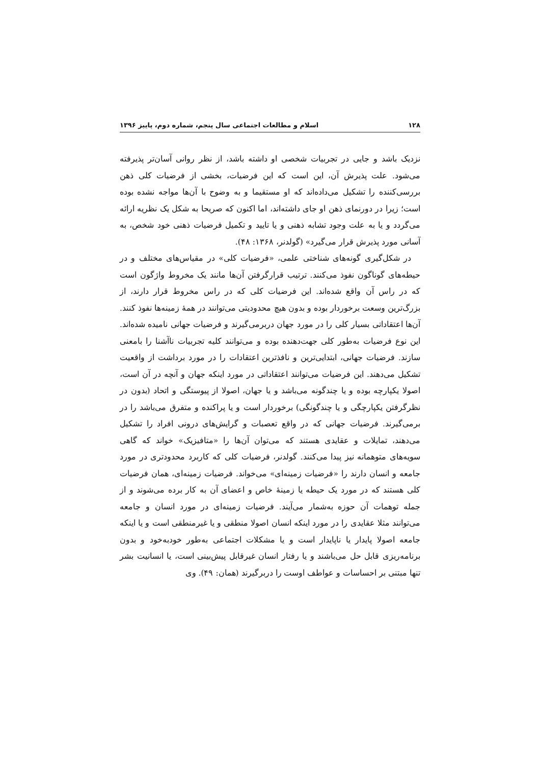۱۲۸ اسلام و مطالعات اجتماعی سال پنجم، شماره دوم، پاییز ۱۳۹۶
نزدیک باشد و جایی در تجربیات شخصی او داشته باشد، از نظر روانی آسان‌تر پذیرفته می‌شود. علت پذیرش آن، این است که این فرضیات، بخشی از فرضیات کلی ذهن بررسی‌کننده را تشکیل می‌داده‌اند که او مستقیما و به وضوح با آن‌ها مواجه نشده بوده است؛ زیرا در دورنمای ذهن او جای داشته‌اند، اما اکنون که صریحا به شکل یک نظریه ارائه می‌گردد و یا به علت وجود تشابه ذهنی و یا تایید و تکمیل فرضیات ذهنی خود شخص، به آسانی مورد پذیرش قرار می‌گیرد» (گولدنر، ۱۳۶۸: ۴۸).
در شکل‌گیری گونه‌های شناختی علمی، «فرضیات کلی» در مقیاس‌های مختلف و در حیطه‌های گوناگون نفوذ می‌کنند. ترتیب قرارگرفتن آن‌ها مانند یک مخروط واژگون است که در راس آن واقع شده‌اند. این فرضیات کلی که در راس مخروط قرار دارند، از بزرگ‌ترین وسعت برخوردار بوده و بدون هیچ محدودیتی می‌توانند در همهٔ زمینه‌ها نفوذ کنند. آن‌ها اعتقاداتی بسیار کلی را در مورد جهان دربرمی‌گیرند و فرضیات جهانی نامیده شده‌اند. این نوع فرضیات به‌طور کلی جهت‌دهنده بوده و می‌توانند کلیه تجربیات ناآشنا را بامعنی سازند. فرضیات جهانی، ابتدایی‌ترین و نافذترین اعتقادات را در مورد برداشت از واقعیت تشکیل می‌دهند. این فرضیات می‌توانند اعتقاداتی در مورد اینکه جهان و آنچه در آن است، اصولا یکپارچه بوده و یا چندگونه می‌باشد و یا جهان، اصولا از پیوستگی و اتحاد (بدون در نظرگرفتن یکپارچگی و یا چندگونگی) برخوردار است و یا پراکنده و متفرق می‌باشد را در برمی‌گیرند. فرضیات جهانی که در واقع تعصبات و گرایش‌های درونی افراد را تشکیل می‌دهند، تمایلات و عقایدی هستند که می‌توان آن‌ها را «متافیزیک» خواند که گاهی سویه‌های متوهمانه نیز پیدا می‌کنند. گولدنر، فرضیات کلی که کاربرد محدودتری در مورد جامعه و انسان دارند را «فرضیات زمینه‌ای» می‌خواند. فرضیات زمینه‌ای، همان فرضیات کلی هستند که در مورد یک حیطه یا زمینهٔ خاص و اعضای آن به کار برده می‌شوند و از جمله توهمات آن حوزه به‌شمار می‌آیند. فرضیات زمینه‌ای در مورد انسان و جامعه می‌توانند مثلا عقایدی را در مورد اینکه انسان اصولا منطقی و یا غیرمنطقی است و یا اینکه جامعه اصولا پایدار یا ناپایدار است و یا مشکلات اجتماعی به‌طور خودبه‌خود و بدون برنامه‌ریزی قابل حل می‌باشند و یا رفتار انسان غیرقابل پیش‌بینی است، یا انسانیت بشر تنها مبتنی بر احساسات و عواطف اوست را دربرگیرند (همان: ۴۹). وی